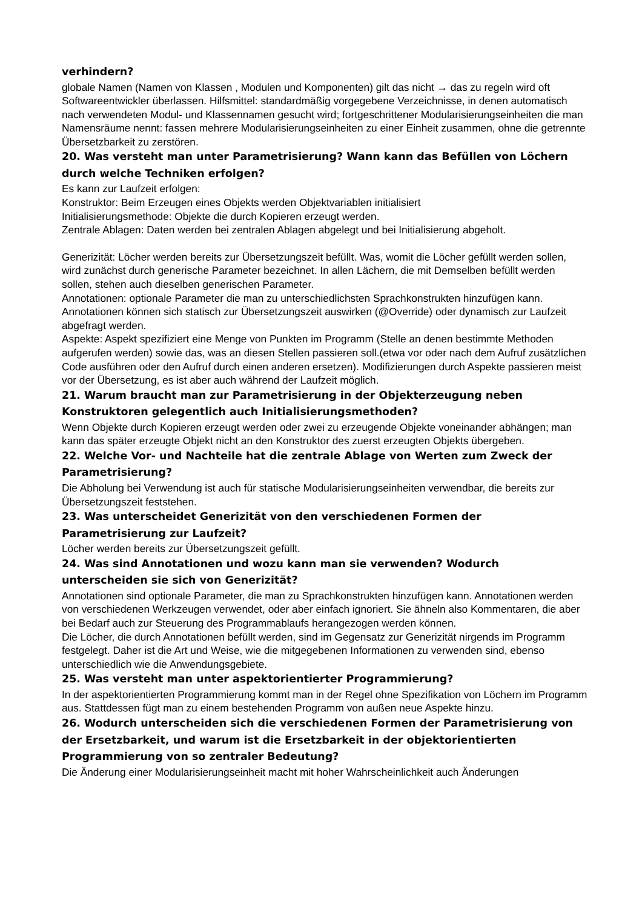verhindern?
globale Namen (Namen von Klassen , Modulen und Komponenten) gilt das nicht → das zu regeln wird oft Softwareentwickler überlassen. Hilfsmittel: standardmäßig vorgegebene Verzeichnisse, in denen automatisch nach verwendeten Modul- und Klassennamen gesucht wird; fortgeschrittener Modularisierungseinheiten die man Namensräume nennt: fassen mehrere Modularisierungseinheiten zu einer Einheit zusammen, ohne die getrennte Übersetzbarkeit zu zerstören.
20. Was versteht man unter Parametrisierung? Wann kann das Befüllen von Löchern durch welche Techniken erfolgen?
Es kann zur Laufzeit erfolgen:
Konstruktor: Beim Erzeugen eines Objekts werden Objektvariablen initialisiert
Initialisierungsmethode: Objekte die durch Kopieren erzeugt werden.
Zentrale Ablagen: Daten werden bei zentralen Ablagen abgelegt und bei Initialisierung abgeholt.
Generizität: Löcher werden bereits zur Übersetzungszeit befüllt. Was, womit die Löcher gefüllt werden sollen, wird zunächst durch generische Parameter bezeichnet. In allen Lächern, die mit Demselben befüllt werden sollen, stehen auch dieselben generischen Parameter.
Annotationen: optionale Parameter die man zu unterschiedlichsten Sprachkonstrukten hinzufügen kann. Annotationen können sich statisch zur Übersetzungszeit auswirken (@Override) oder dynamisch zur Laufzeit abgefragt werden.
Aspekte: Aspekt spezifiziert eine Menge von Punkten im Programm (Stelle an denen bestimmte Methoden aufgerufen werden) sowie das, was an diesen Stellen passieren soll.(etwa vor oder nach dem Aufruf zusätzlichen Code ausführen oder den Aufruf durch einen anderen ersetzen). Modifizierungen durch Aspekte passieren meist vor der Übersetzung, es ist aber auch während der Laufzeit möglich.
21. Warum braucht man zur Parametrisierung in der Objekterzeugung neben Konstruktoren gelegentlich auch Initialisierungsmethoden?
Wenn Objekte durch Kopieren erzeugt werden oder zwei zu erzeugende Objekte voneinander abhängen; man kann das später erzeugte Objekt nicht an den Konstruktor des zuerst erzeugten Objekts übergeben.
22. Welche Vor- und Nachteile hat die zentrale Ablage von Werten zum Zweck der Parametrisierung?
Die Abholung bei Verwendung ist auch für statische Modularisierungseinheiten verwendbar, die bereits zur Übersetzungszeit feststehen.
23. Was unterscheidet Generizität von den verschiedenen Formen der Parametrisierung zur Laufzeit?
Löcher werden bereits zur Übersetzungszeit gefüllt.
24. Was sind Annotationen und wozu kann man sie verwenden? Wodurch unterscheiden sie sich von Generizität?
Annotationen sind optionale Parameter, die man zu Sprachkonstrukten hinzufügen kann. Annotationen werden von verschiedenen Werkzeugen verwendet, oder aber einfach ignoriert. Sie ähneln also Kommentaren, die aber bei Bedarf auch zur Steuerung des Programmablaufs herangezogen werden können.
Die Löcher, die durch Annotationen befüllt werden, sind im Gegensatz zur Generizität nirgends im Programm festgelegt. Daher ist die Art und Weise, wie die mitgegebenen Informationen zu verwenden sind, ebenso unterschiedlich wie die Anwendungsgebiete.
25. Was versteht man unter aspektorientierter Programmierung?
In der aspektorientierten Programmierung kommt man in der Regel ohne Spezifikation von Löchern im Programm aus. Stattdessen fügt man zu einem bestehenden Programm von außen neue Aspekte hinzu.
26. Wodurch unterscheiden sich die verschiedenen Formen der Parametrisierung von der Ersetzbarkeit, und warum ist die Ersetzbarkeit in der objektorientierten Programmierung von so zentraler Bedeutung?
Die Änderung einer Modularisierungseinheit macht mit hoher Wahrscheinlichkeit auch Änderungen